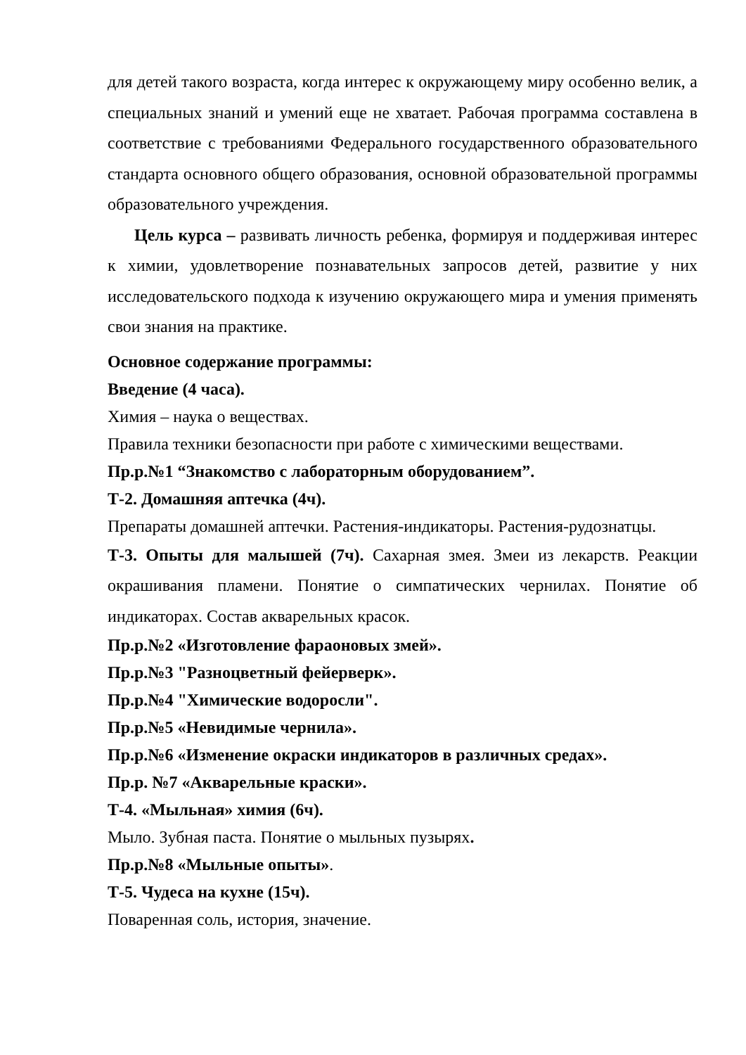для детей такого возраста, когда интерес к окружающему миру особенно велик, а специальных знаний и умений еще не хватает. Рабочая программа составлена в соответствие с требованиями Федерального государственного образовательного стандарта основного общего образования, основной образовательной программы образовательного учреждения.
Цель курса – развивать личность ребенка, формируя и поддерживая интерес к химии, удовлетворение познавательных запросов детей, развитие у них исследовательского подхода к изучению окружающего мира и умения применять свои знания на практике.
Основное содержание программы:
Введение (4 часа).
Химия – наука о веществах.
Правила техники безопасности при работе с химическими веществами.
Пр.р.№1 “Знакомство с лабораторным оборудованием”.
Т-2. Домашняя аптечка (4ч).
Препараты домашней аптечки. Растения-индикаторы. Растения-рудознатцы.
Т-3. Опыты для малышей (7ч). Сахарная змея. Змеи из лекарств. Реакции окрашивания пламени. Понятие о симпатических чернилах. Понятие об индикаторах. Состав акварельных красок.
Пр.р.№2 «Изготовление фараоновых змей».
Пр.р.№3 "Разноцветный фейерверк».
Пр.р.№4 "Химические водоросли".
Пр.р.№5 «Невидимые чернила».
Пр.р.№6 «Изменение окраски индикаторов в различных средах».
Пр.р. №7 «Акварельные краски».
Т-4. «Мыльная» химия (6ч).
Мыло. Зубная паста. Понятие о мыльных пузырях.
Пр.р.№8 «Мыльные опыты».
Т-5. Чудеса на кухне (15ч).
Поваренная соль, история, значение.